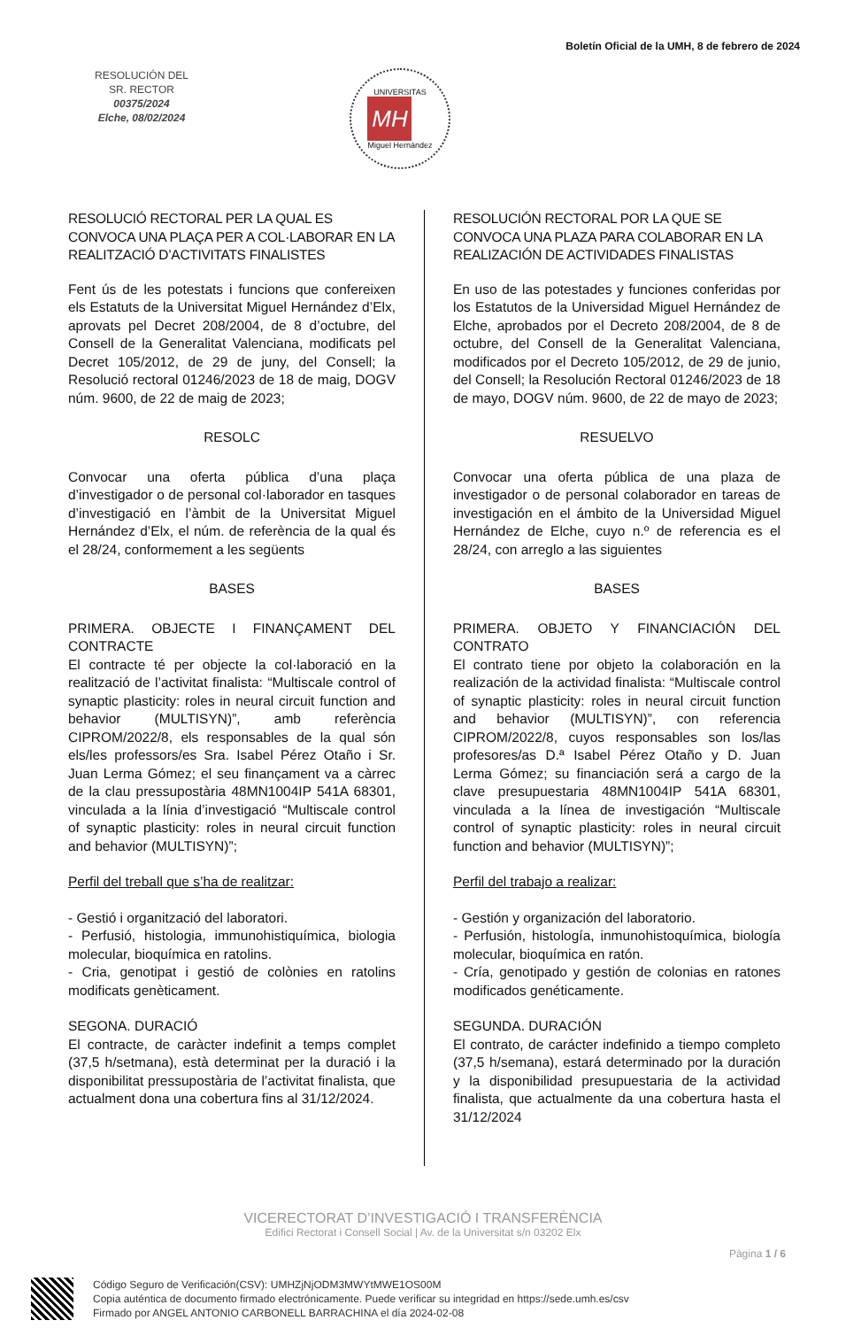Boletín Oficial de la UMH, 8 de febrero de 2024
RESOLUCIÓN DEL
SR. RECTOR
00375/2024
Elche, 08/02/2024
UNIVERSITAS
MH
Miguel Hernández
RESOLUCIÓ RECTORAL PER LA QUAL ES CONVOCA UNA PLAÇA PER A COL·LABORAR EN LA REALITZACIÓ D’ACTIVITATS FINALISTES
Fent ús de les potestats i funcions que confereixen els Estatuts de la Universitat Miguel Hernández d’Elx, aprovats pel Decret 208/2004, de 8 d’octubre, del Consell de la Generalitat Valenciana, modificats pel Decret 105/2012, de 29 de juny, del Consell; la Resolució rectoral 01246/2023 de 18 de maig, DOGV núm. 9600, de 22 de maig de 2023;
RESOLC
Convocar una oferta pública d’una plaça d’investigador o de personal col·laborador en tasques d’investigació en l’àmbit de la Universitat Miguel Hernández d’Elx, el núm. de referència de la qual és el 28/24, conformement a les següents
BASES
PRIMERA. OBJECTE I FINANÇAMENT DEL CONTRACTE
El contracte té per objecte la col·laboració en la realització de l’activitat finalista: “Multiscale control of synaptic plasticity: roles in neural circuit function and behavior (MULTISYN)”, amb referència CIPROM/2022/8, els responsables de la qual són els/les professors/es Sra. Isabel Pérez Otaño i Sr. Juan Lerma Gómez; el seu finançament va a càrrec de la clau pressupostària 48MN1004IP 541A 68301, vinculada a la línia d’investigació “Multiscale control of synaptic plasticity: roles in neural circuit function and behavior (MULTISYN)”;
Perfil del treball que s’ha de realitzar:
- Gestió i organització del laboratori.
- Perfusió, histologia, immunohistiquímica, biologia molecular, bioquímica en ratolins.
- Cria, genotipat i gestió de colònies en ratolins modificats genèticament.
SEGONA. DURACIÓ
El contracte, de caràcter indefinit a temps complet (37,5 h/setmana), està determinat per la duració i la disponibilitat pressupostària de l’activitat finalista, que actualment dona una cobertura fins al 31/12/2024.
RESOLUCIÓN RECTORAL POR LA QUE SE CONVOCA UNA PLAZA PARA COLABORAR EN LA REALIZACIÓN DE ACTIVIDADES FINALISTAS
En uso de las potestades y funciones conferidas por los Estatutos de la Universidad Miguel Hernández de Elche, aprobados por el Decreto 208/2004, de 8 de octubre, del Consell de la Generalitat Valenciana, modificados por el Decreto 105/2012, de 29 de junio, del Consell; la Resolución Rectoral 01246/2023 de 18 de mayo, DOGV núm. 9600, de 22 de mayo de 2023;
RESUELVO
Convocar una oferta pública de una plaza de investigador o de personal colaborador en tareas de investigación en el ámbito de la Universidad Miguel Hernández de Elche, cuyo n.º de referencia es el 28/24, con arreglo a las siguientes
BASES
PRIMERA. OBJETO Y FINANCIACIÓN DEL CONTRATO
El contrato tiene por objeto la colaboración en la realización de la actividad finalista: “Multiscale control of synaptic plasticity: roles in neural circuit function and behavior (MULTISYN)”, con referencia CIPROM/2022/8, cuyos responsables son los/las profesores/as D.ª Isabel Pérez Otaño y D. Juan Lerma Gómez; su financiación será a cargo de la clave presupuestaria 48MN1004IP 541A 68301, vinculada a la línea de investigación “Multiscale control of synaptic plasticity: roles in neural circuit function and behavior (MULTISYN)”;
Perfil del trabajo a realizar:
- Gestión y organización del laboratorio.
- Perfusión, histología, inmunohistoquímica, biología molecular, bioquímica en ratón.
- Cría, genotipado y gestión de colonias en ratones modificados genéticamente.
SEGUNDA. DURACIÓN
El contrato, de carácter indefinido a tiempo completo (37,5 h/semana), estará determinado por la duración y la disponibilidad presupuestaria de la actividad finalista, que actualmente da una cobertura hasta el 31/12/2024
VICERECTORAT D’INVESTIGACIÓ I TRANSFERÈNCIA
Edifici Rectorat i Consell Social | Av. de la Universitat s/n 03202 Elx
Pàgina 1 / 6
Código Seguro de Verificación(CSV): UMHZjNjODM3MWYtMWE1OS00M
Copia auténtica de documento firmado electrónicamente. Puede verificar su integridad en https://sede.umh.es/csv
Firmado por ANGEL ANTONIO CARBONELL BARRACHINA el día 2024-02-08